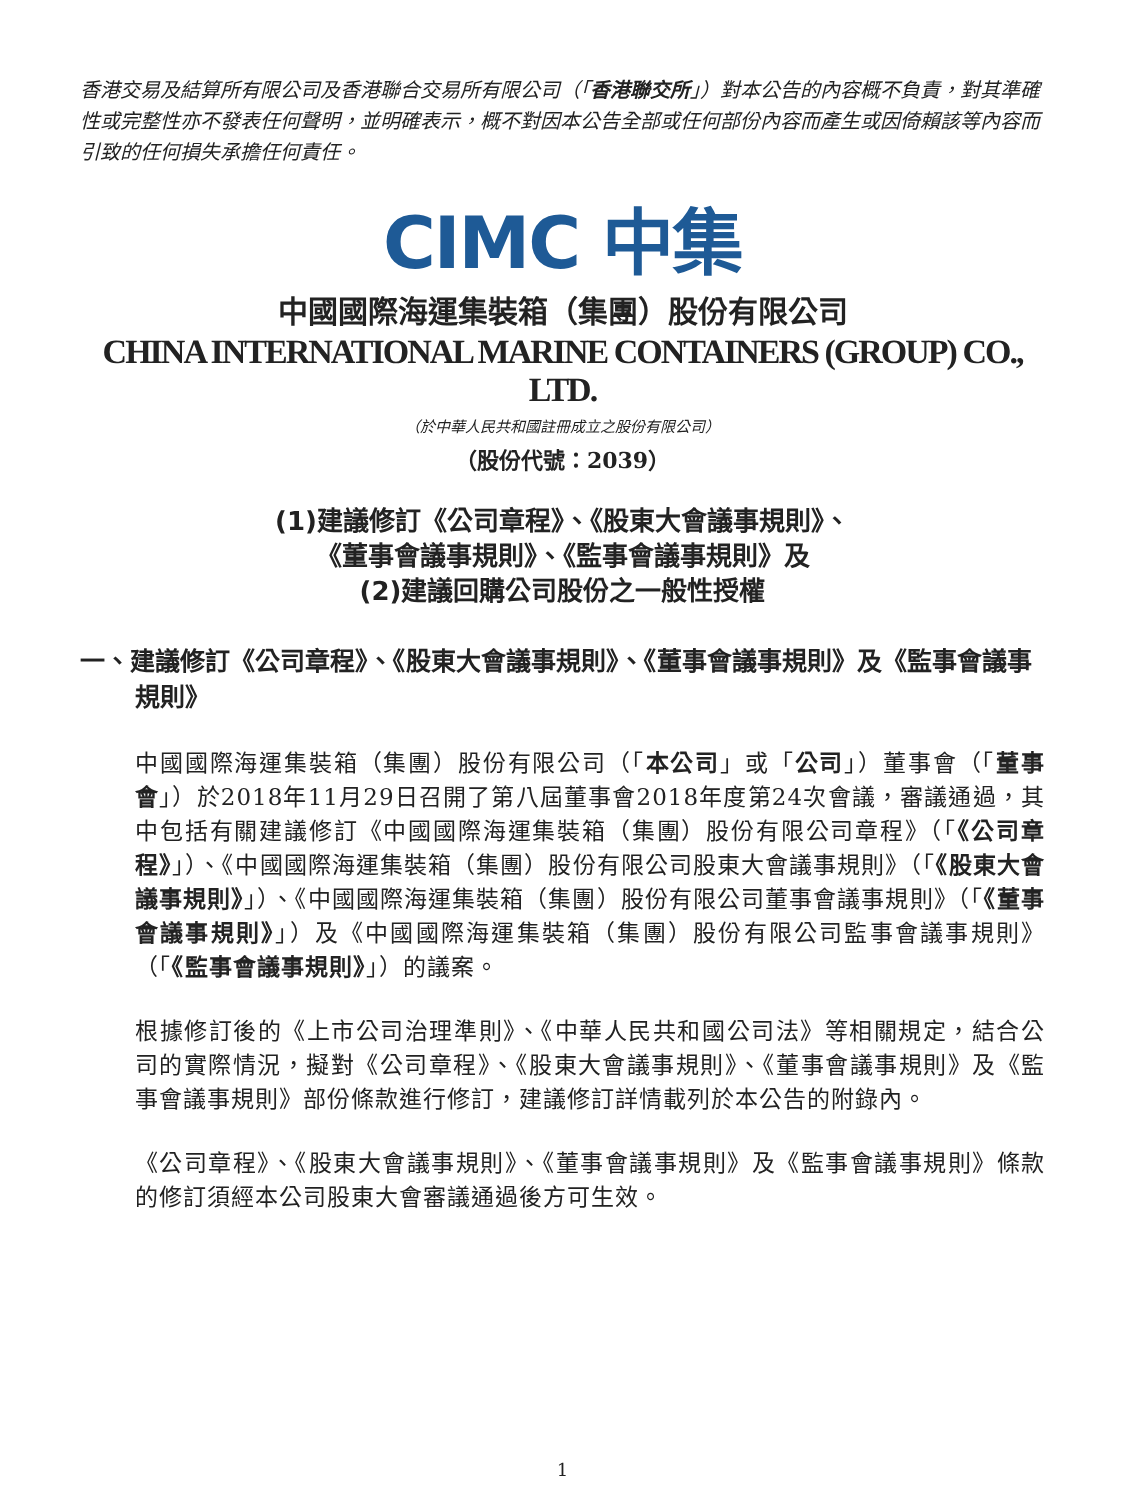香港交易及結算所有限公司及香港聯合交易所有限公司（「香港聯交所」）對本公告的內容概不負責，對其準確性或完整性亦不發表任何聲明，並明確表示，概不對因本公告全部或任何部份內容而產生或因倚賴該等內容而引致的任何損失承擔任何責任。
CIMC 中集
中國國際海運集裝箱（集團）股份有限公司
CHINA INTERNATIONAL MARINE CONTAINERS (GROUP) CO., LTD.
（於中華人民共和國註冊成立之股份有限公司）
（股份代號：2039）
(1)建議修訂《公司章程》、《股東大會議事規則》、
《董事會議事規則》、《監事會議事規則》及
(2)建議回購公司股份之一般性授權
一、建議修訂《公司章程》、《股東大會議事規則》、《董事會議事規則》及《監事會議事規則》
中國國際海運集裝箱（集團）股份有限公司（「本公司」或「公司」）董事會（「董事會」）於2018年11月29日召開了第八屆董事會2018年度第24次會議，審議通過，其中包括有關建議修訂《中國國際海運集裝箱（集團）股份有限公司章程》（「《公司章程》」）、《中國國際海運集裝箱（集團）股份有限公司股東大會議事規則》（「《股東大會議事規則》」）、《中國國際海運集裝箱（集團）股份有限公司董事會議事規則》（「《董事會議事規則》」）及《中國國際海運集裝箱（集團）股份有限公司監事會議事規則》（「《監事會議事規則》」）的議案。
根據修訂後的《上市公司治理準則》、《中華人民共和國公司法》等相關規定，結合公司的實際情況，擬對《公司章程》、《股東大會議事規則》、《董事會議事規則》及《監事會議事規則》部份條款進行修訂，建議修訂詳情載列於本公告的附錄內。
《公司章程》、《股東大會議事規則》、《董事會議事規則》及《監事會議事規則》條款的修訂須經本公司股東大會審議通過後方可生效。
1